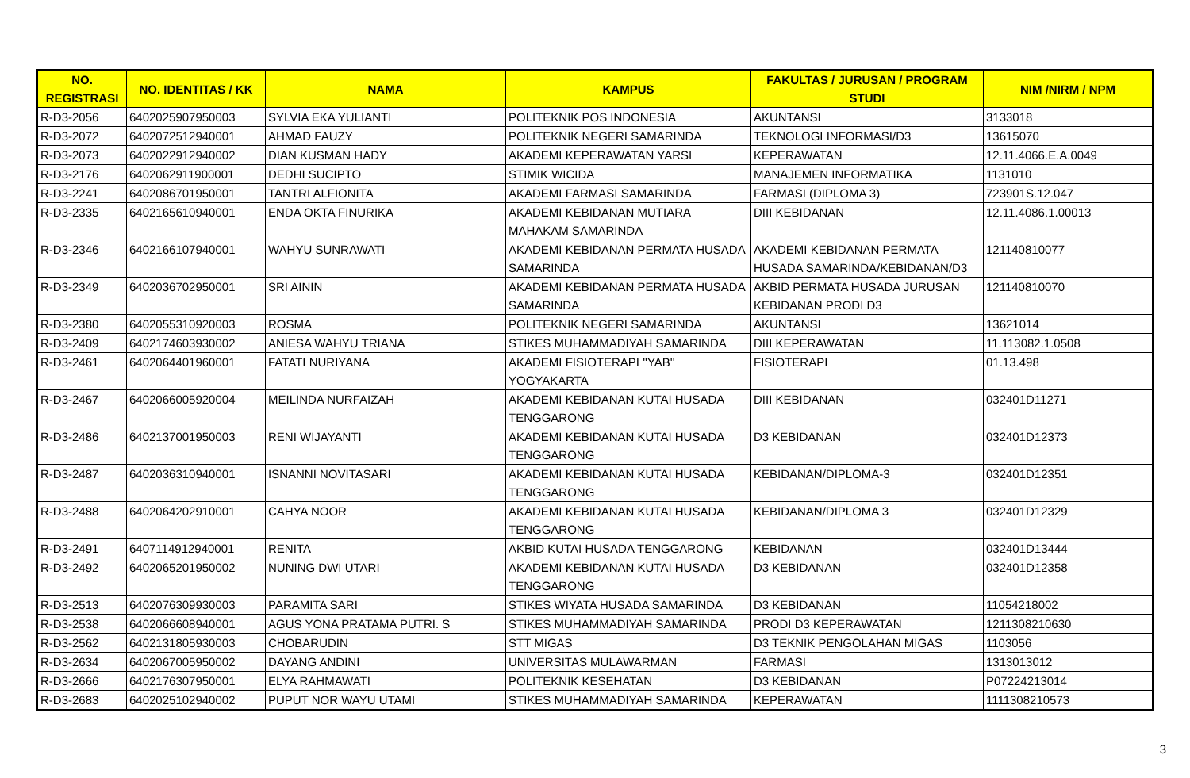| NO. REGISTRASI | NO. IDENTITAS / KK | NAMA | KAMPUS | FAKULTAS / JURUSAN / PROGRAM STUDI | NIM /NIRM / NPM |
| --- | --- | --- | --- | --- | --- |
| R-D3-2056 | 6402025907950003 | SYLVIA EKA YULIANTI | POLITEKNIK POS INDONESIA | AKUNTANSI | 3133018 |
| R-D3-2072 | 6402072512940001 | AHMAD FAUZY | POLITEKNIK NEGERI SAMARINDA | TEKNOLOGI INFORMASI/D3 | 13615070 |
| R-D3-2073 | 6402022912940002 | DIAN KUSMAN HADY | AKADEMI KEPERAWATAN YARSI | KEPERAWATAN | 12.11.4066.E.A.0049 |
| R-D3-2176 | 6402062911900001 | DEDHI SUCIPTO | STIMIK WICIDA | MANAJEMEN INFORMATIKA | 1131010 |
| R-D3-2241 | 6402086701950001 | TANTRI ALFIONITA | AKADEMI FARMASI SAMARINDA | FARMASI (DIPLOMA 3) | 723901S.12.047 |
| R-D3-2335 | 6402165610940001 | ENDA OKTA FINURIKA | AKADEMI KEBIDANAN MUTIARA MAHAKAM SAMARINDA | DIII KEBIDANAN | 12.11.4086.1.00013 |
| R-D3-2346 | 6402166107940001 | WAHYU SUNRAWATI | AKADEMI KEBIDANAN PERMATA HUSADA SAMARINDA | AKADEMI KEBIDANAN PERMATA HUSADA SAMARINDA/KEBIDANAN/D3 | 121140810077 |
| R-D3-2349 | 6402036702950001 | SRI AININ | AKADEMI KEBIDANAN PERMATA HUSADA SAMARINDA | AKBID PERMATA HUSADA JURUSAN KEBIDANAN PRODI D3 | 121140810070 |
| R-D3-2380 | 6402055310920003 | ROSMA | POLITEKNIK NEGERI SAMARINDA | AKUNTANSI | 13621014 |
| R-D3-2409 | 6402174603930002 | ANIESA WAHYU TRIANA | STIKES MUHAMMADIYAH SAMARINDA | DIII KEPERAWATAN | 11.113082.1.0508 |
| R-D3-2461 | 6402064401960001 | FATATI NURIYANA | AKADEMI FISIOTERAPI ''YAB'' YOGYAKARTA | FISIOTERAPI | 01.13.498 |
| R-D3-2467 | 6402066005920004 | MEILINDA NURFAIZAH | AKADEMI KEBIDANAN KUTAI HUSADA TENGGARONG | DIII KEBIDANAN | 032401D11271 |
| R-D3-2486 | 6402137001950003 | RENI WIJAYANTI | AKADEMI KEBIDANAN KUTAI HUSADA TENGGARONG | D3 KEBIDANAN | 032401D12373 |
| R-D3-2487 | 6402036310940001 | ISNANNI NOVITASARI | AKADEMI KEBIDANAN KUTAI HUSADA TENGGARONG | KEBIDANAN/DIPLOMA-3 | 032401D12351 |
| R-D3-2488 | 6402064202910001 | CAHYA NOOR | AKADEMI KEBIDANAN KUTAI HUSADA TENGGARONG | KEBIDANAN/DIPLOMA 3 | 032401D12329 |
| R-D3-2491 | 6407114912940001 | RENITA | AKBID KUTAI HUSADA TENGGARONG | KEBIDANAN | 032401D13444 |
| R-D3-2492 | 6402065201950002 | NUNING DWI UTARI | AKADEMI KEBIDANAN KUTAI HUSADA TENGGARONG | D3 KEBIDANAN | 032401D12358 |
| R-D3-2513 | 6402076309930003 | PARAMITA SARI | STIKES WIYATA HUSADA SAMARINDA | D3 KEBIDANAN | 11054218002 |
| R-D3-2538 | 6402066608940001 | AGUS YONA PRATAMA PUTRI. S | STIKES MUHAMMADIYAH SAMARINDA | PRODI D3 KEPERAWATAN | 1211308210630 |
| R-D3-2562 | 6402131805930003 | CHOBARUDIN | STT MIGAS | D3 TEKNIK PENGOLAHAN MIGAS | 1103056 |
| R-D3-2634 | 6402067005950002 | DAYANG ANDINI | UNIVERSITAS MULAWARMAN | FARMASI | 1313013012 |
| R-D3-2666 | 6402176307950001 | ELYA RAHMAWATI | POLITEKNIK KESEHATAN | D3 KEBIDANAN | P07224213014 |
| R-D3-2683 | 6402025102940002 | PUPUT NOR WAYU UTAMI | STIKES MUHAMMADIYAH SAMARINDA | KEPERAWATAN | 1111308210573 |
3